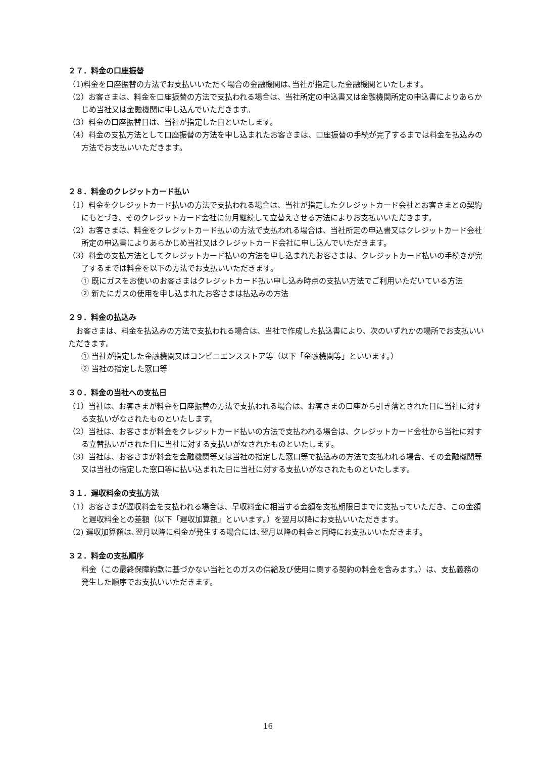２７．料金の口座振替
（1)料金を口座振替の方法でお支払いいただく場合の金融機関は､当社が指定した金融機関といたします。
（2）お客さまは、料金を口座振替の方法で支払われる場合は、当社所定の申込書又は金融機関所定の申込書によりあらかじめ当社又は金融機関に申し込んでいただきます。
（3）料金の口座振替日は、当社が指定した日といたします。
（4）料金の支払方法として口座振替の方法を申し込まれたお客さまは、口座振替の手続が完了するまでは料金を払込みの方法でお支払いいただきます。
２８．料金のクレジットカード払い
（1）料金をクレジットカード払いの方法で支払われる場合は、当社が指定したクレジットカード会社とお客さまとの契約にもとづき、そのクレジットカード会社に毎月継続して立替えさせる方法によりお支払いいただきます。
（2）お客さまは、料金をクレジットカード払いの方法で支払われる場合は、当社所定の申込書又はクレジットカード会社所定の申込書によりあらかじめ当社又はクレジットカード会社に申し込んでいただきます。
（3）料金の支払方法としてクレジットカード払いの方法を申し込まれたお客さまは、クレジットカード払いの手続きが完了するまでは料金を以下の方法でお支払いいただきます。
① 既にガスをお使いのお客さまはクレジットカード払い申し込み時点の支払い方法でご利用いただいている方法
② 新たにガスの使用を申し込まれたお客さまは払込みの方法
２９．料金の払込み
　お客さまは、料金を払込みの方法で支払われる場合は、当社で作成した払込書により、次のいずれかの場所でお支払いいただきます。
① 当社が指定した金融機関又はコンビニエンスストア等（以下「金融機関等」といいます。）
② 当社の指定した窓口等
３０．料金の当社への支払日
（1）当社は、お客さまが料金を口座振替の方法で支払われる場合は、お客さまの口座から引き落とされた日に当社に対する支払いがなされたものといたします。
（2）当社は、お客さまが料金をクレジットカード払いの方法で支払われる場合は、クレジットカード会社から当社に対する立替払いがされた日に当社に対する支払いがなされたものといたします。
（3）当社は、お客さまが料金を金融機関等又は当社の指定した窓口等で払込みの方法で支払われる場合、その金融機関等又は当社の指定した窓口等に払い込まれた日に当社に対する支払いがなされたものといたします。
３１．遅収料金の支払方法
（1）お客さまが遅収料金を支払われる場合は、早収料金に相当する金額を支払期限日までに支払っていただき、この金額と遅収料金との差額（以下「遅収加算額」といいます。）を翌月以降にお支払いいただきます。
（2) 遅収加算額は､翌月以降に料金が発生する場合には､翌月以降の料金と同時にお支払いいただきます。
３２．料金の支払順序
料金（この最終保障約款に基づかない当社とのガスの供給及び使用に関する契約の料金を含みます。）は、支払義務の発生した順序でお支払いいただきます。
16